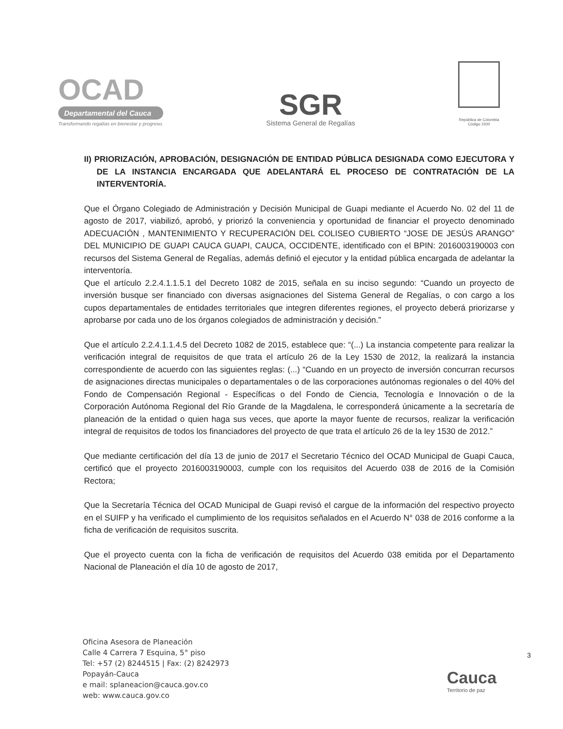OCAD
Departamental del Cauca
Transformando regalías en bienestar y progreso.
SGR
Sistema General de Regalías
República de Colombia
Código 1500
II) PRIORIZACIÓN, APROBACIÓN, DESIGNACIÓN DE ENTIDAD PÚBLICA DESIGNADA COMO EJECUTORA Y DE LA INSTANCIA ENCARGADA QUE ADELANTARÁ EL PROCESO DE CONTRATACIÓN DE LA INTERVENTORÍA.
Que el Órgano Colegiado de Administración y Decisión Municipal de Guapi mediante el Acuerdo No. 02 del 11 de agosto de 2017, viabilizó, aprobó, y priorizó la conveniencia y oportunidad de financiar el proyecto denominado ADECUACIÓN , MANTENIMIENTO Y RECUPERACIÓN DEL COLISEO CUBIERTO “JOSE DE JESÚS ARANGO” DEL MUNICIPIO DE GUAPI CAUCA GUAPI, CAUCA, OCCIDENTE, identificado con el BPIN: 2016003190003 con recursos del Sistema General de Regalías, además definió el ejecutor y la entidad pública encargada de adelantar la interventoría.
Que el artículo 2.2.4.1.1.5.1 del Decreto 1082 de 2015, señala en su inciso segundo: “Cuando un proyecto de inversión busque ser financiado con diversas asignaciones del Sistema General de Regalías, o con cargo a los cupos departamentales de entidades territoriales que integren diferentes regiones, el proyecto deberá priorizarse y aprobarse por cada uno de los órganos colegiados de administración y decisión.”
Que el artículo 2.2.4.1.1.4.5 del Decreto 1082 de 2015, establece que: “(...) La instancia competente para realizar la verificación integral de requisitos de que trata el artículo 26 de la Ley 1530 de 2012, la realizará la instancia correspondiente de acuerdo con las siguientes reglas: (...) “Cuando en un proyecto de inversión concurran recursos de asignaciones directas municipales o departamentales o de las corporaciones autónomas regionales o del 40% del Fondo de Compensación Regional - Específicas o del Fondo de Ciencia, Tecnología e Innovación o de la Corporación Autónoma Regional del Río Grande de la Magdalena, le corresponderá únicamente a la secretaría de planeación de la entidad o quien haga sus veces, que aporte la mayor fuente de recursos, realizar la verificación integral de requisitos de todos los financiadores del proyecto de que trata el artículo 26 de la ley 1530 de 2012.”
Que mediante certificación del día 13 de junio de 2017 el Secretario Técnico del OCAD Municipal de Guapi Cauca, certificó que el proyecto 2016003190003, cumple con los requisitos del Acuerdo 038 de 2016 de la Comisión Rectora;
Que la Secretaría Técnica del OCAD Municipal de Guapi revisó el cargue de la información del respectivo proyecto en el SUIFP y ha verificado el cumplimiento de los requisitos señalados en el Acuerdo N° 038 de 2016 conforme a la ficha de verificación de requisitos suscrita.
Que el proyecto cuenta con la ficha de verificación de requisitos del Acuerdo 038 emitida por el Departamento Nacional de Planeación el día 10 de agosto de 2017,
Oficina Asesora de Planeación
Calle 4 Carrera 7 Esquina, 5° piso
Tel: +57 (2) 8244515 | Fax: (2) 8242973
Popayán-Cauca
e mail: splaneacion@cauca.gov.co
web: www.cauca.gov.co
3
Cauca
Territorio de paz